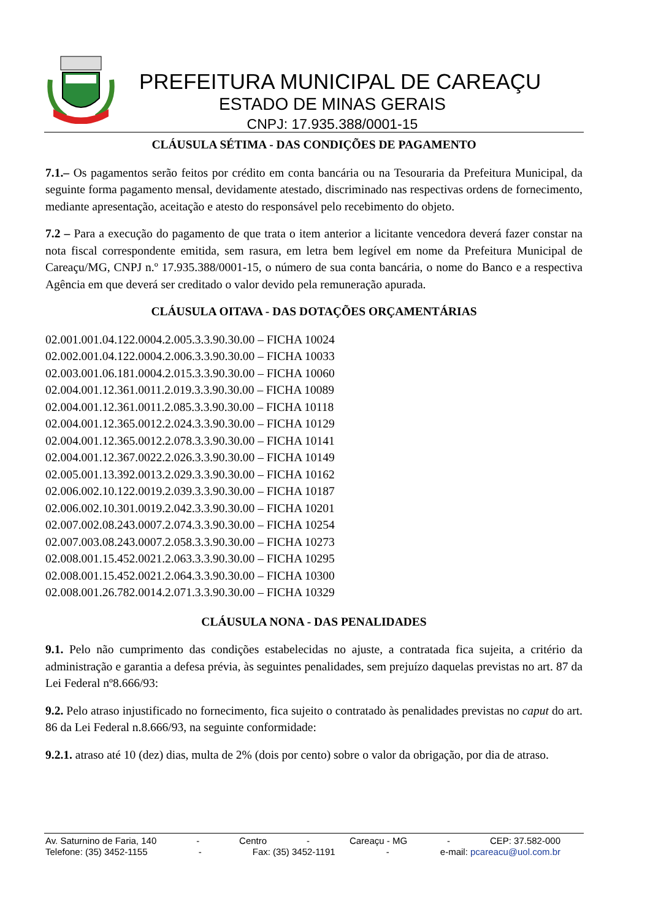PREFEITURA MUNICIPAL DE CAREAÇU
ESTADO DE MINAS GERAIS
CNPJ: 17.935.388/0001-15
CLÁUSULA SÉTIMA - DAS CONDIÇÕES DE PAGAMENTO
7.1.– Os pagamentos serão feitos por crédito em conta bancária ou na Tesouraria da Prefeitura Municipal, da seguinte forma pagamento mensal, devidamente atestado, discriminado nas respectivas ordens de fornecimento, mediante apresentação, aceitação e atesto do responsável pelo recebimento do objeto.
7.2 – Para a execução do pagamento de que trata o item anterior a licitante vencedora deverá fazer constar na nota fiscal correspondente emitida, sem rasura, em letra bem legível em nome da Prefeitura Municipal de Careaçu/MG, CNPJ n.º 17.935.388/0001-15, o número de sua conta bancária, o nome do Banco e a respectiva Agência em que deverá ser creditado o valor devido pela remuneração apurada.
CLÁUSULA OITAVA - DAS DOTAÇÕES ORÇAMENTÁRIAS
02.001.001.04.122.0004.2.005.3.3.90.30.00 – FICHA 10024
02.002.001.04.122.0004.2.006.3.3.90.30.00 – FICHA 10033
02.003.001.06.181.0004.2.015.3.3.90.30.00 – FICHA 10060
02.004.001.12.361.0011.2.019.3.3.90.30.00 – FICHA 10089
02.004.001.12.361.0011.2.085.3.3.90.30.00 – FICHA 10118
02.004.001.12.365.0012.2.024.3.3.90.30.00 – FICHA 10129
02.004.001.12.365.0012.2.078.3.3.90.30.00 – FICHA 10141
02.004.001.12.367.0022.2.026.3.3.90.30.00 – FICHA 10149
02.005.001.13.392.0013.2.029.3.3.90.30.00 – FICHA 10162
02.006.002.10.122.0019.2.039.3.3.90.30.00 – FICHA 10187
02.006.002.10.301.0019.2.042.3.3.90.30.00 – FICHA 10201
02.007.002.08.243.0007.2.074.3.3.90.30.00 – FICHA 10254
02.007.003.08.243.0007.2.058.3.3.90.30.00 – FICHA 10273
02.008.001.15.452.0021.2.063.3.3.90.30.00 – FICHA 10295
02.008.001.15.452.0021.2.064.3.3.90.30.00 – FICHA 10300
02.008.001.26.782.0014.2.071.3.3.90.30.00 – FICHA 10329
CLÁUSULA NONA - DAS PENALIDADES
9.1. Pelo não cumprimento das condições estabelecidas no ajuste, a contratada fica sujeita, a critério da administração e garantia a defesa prévia, às seguintes penalidades, sem prejuízo daquelas previstas no art. 87 da Lei Federal nº8.666/93:
9.2. Pelo atraso injustificado no fornecimento, fica sujeito o contratado às penalidades previstas no caput do art. 86 da Lei Federal n.8.666/93, na seguinte conformidade:
9.2.1. atraso até 10 (dez) dias, multa de 2% (dois por cento) sobre o valor da obrigação, por dia de atraso.
Av. Saturnino de Faria, 140 - Centro - Careaçu - MG - CEP: 37.582-000
Telefone: (35) 3452-1155 - Fax: (35) 3452-1191 - e-mail: pcareacu@uol.com.br